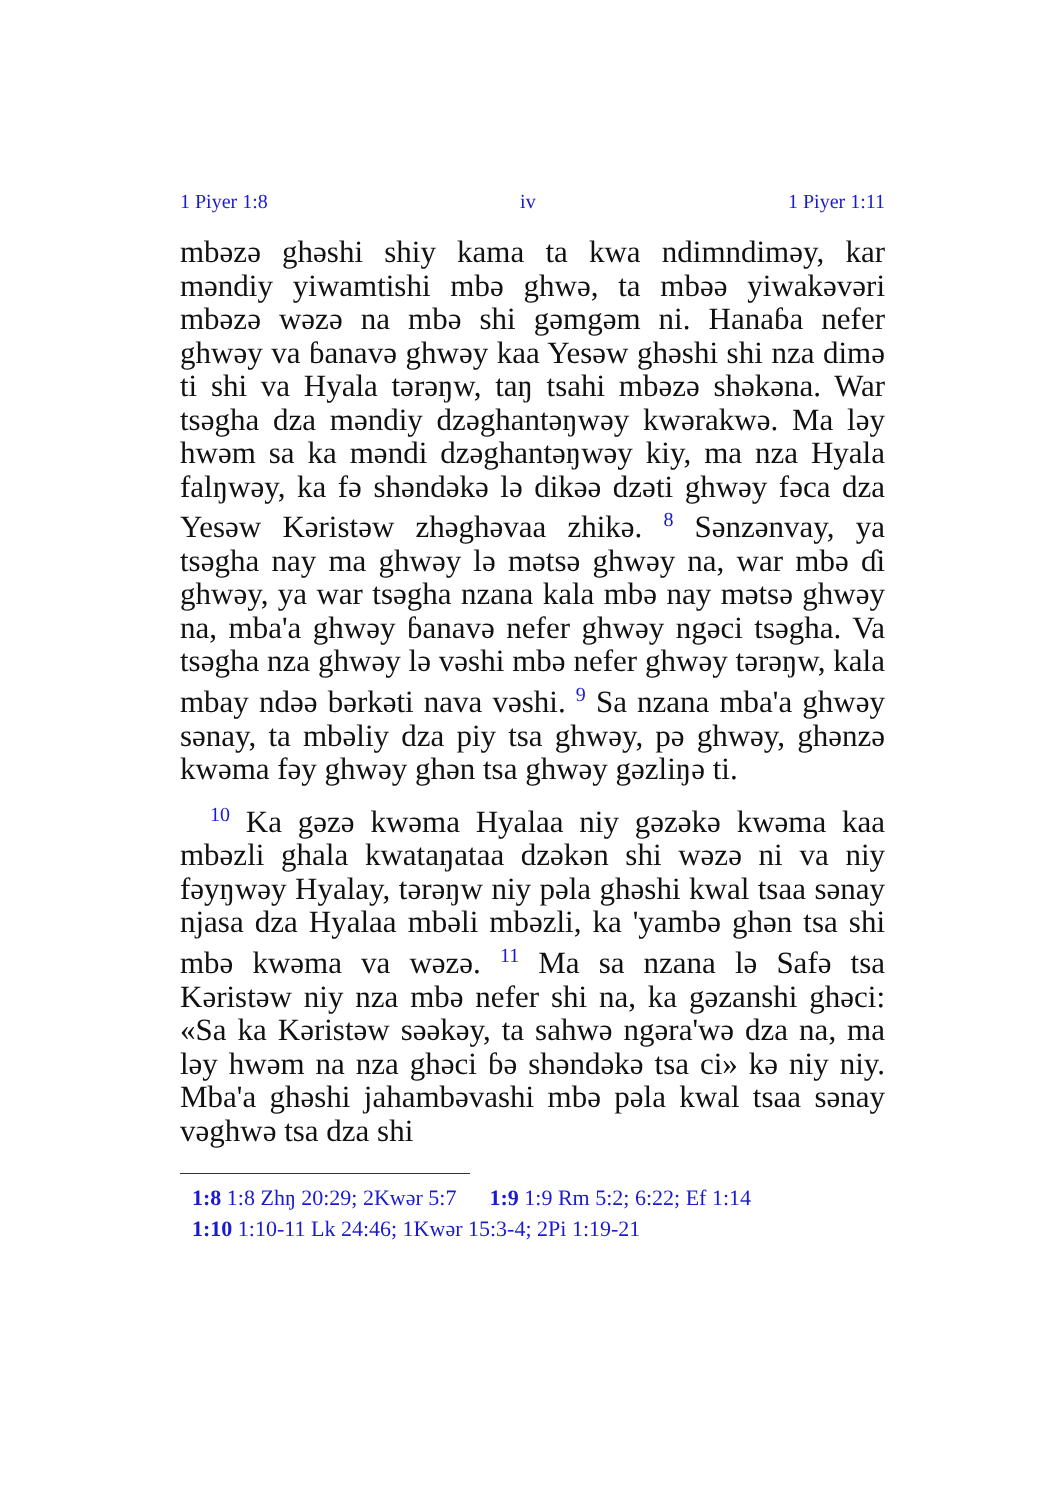1 Piyer 1:8 iv 1 Piyer 1:11
mbəzə ghəshi shiy kama ta kwa ndimndiməy, kar məndiy yiwamtishi mbə ghwə, ta mbəə yiwakəvəri mbəzə wəzə na mbə shi gəmgəm ni. Hanaɓa nefer ghwəy va ɓanavə ghwəy kaa Yesəw ghəshi shi nza dimə ti shi va Hyala tərəŋw, taŋ tsahi mbəzə shəkəna. War tsəgha dza məndiy dzəghantəŋwəy kwərakwə. Ma ləy hwəm sa ka məndi dzəghantəŋwəy kiy, ma nza Hyala falŋwəy, ka fə shəndəkə lə dikəə dzəti ghwəy fəca dza Yesəw Kəristəw zhəghəvaa zhikə. <sup>8</sup> Sənzənvay, ya tsəgha nay ma ghwəy lə mətsə ghwəy na, war mbə ɗi ghwəy, ya war tsəgha nzana kala mbə nay mətsə ghwəy na, mba'a ghwəy ɓanavə nefer ghwəy ngəci tsəgha. Va tsəgha nza ghwəy lə vəshi mbə nefer ghwəy tərəŋw, kala mbay ndəə bərkəti nava vəshi. <sup>9</sup> Sa nzana mba'a ghwəy sənay, ta mbəliy dza piy tsa ghwəy, pə ghwəy, ghənzə kwəma fəy ghwəy ghən tsa ghwəy gəzliŋə ti.
<sup>10</sup> Ka gəzə kwəma Hyalaa niy gəzəkə kwəma kaa mbəzli ghala kwataŋataa dzəkən shi wəzə ni va niy fəyŋwəy Hyalay, tərəŋw niy pəla ghəshi kwal tsaa sənay njasa dza Hyalaa mbəli mbəzli, ka 'yambə ghən tsa shi mbə kwəma va wəzə. <sup>11</sup> Ma sa nzana lə Safə tsa Kəristəw niy nza mbə nefer shi na, ka gəzanshi ghəci: «Sa ka Kəristəw səəkəy, ta sahwə ngəra'wə dza na, ma ləy hwəm na nza ghəci ɓə shəndəkə tsa ci» kə niy niy. Mba'a ghəshi jahambəvashi mbə pəla kwal tsaa sənay vəghwə tsa dza shi
1:8 1:8 Zhŋ 20:29; 2Kwər 5:7 1:9 1:9 Rm 5:2; 6:22; Ef 1:14
1:10 1:10-11 Lk 24:46; 1Kwər 15:3-4; 2Pi 1:19-21